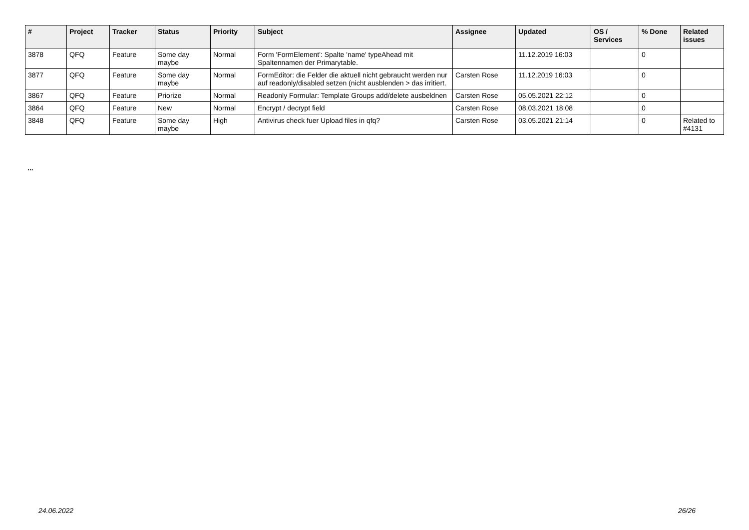| # | Project | Tracker | Status | Priority | Subject | Assignee | Updated | OS / Services | % Done | Related issues |
| --- | --- | --- | --- | --- | --- | --- | --- | --- | --- | --- |
| 3878 | QFQ | Feature | Some day maybe | Normal | Form 'FormElement': Spalte 'name' typeAhead mit Spaltennamen der Primarytable. | | 11.12.2019 16:03 | | 0 | |
| 3877 | QFQ | Feature | Some day maybe | Normal | FormEditor: die Felder die aktuell nicht gebraucht werden nur auf readonly/disabled setzen (nicht ausblenden > das irritiert. | Carsten Rose | 11.12.2019 16:03 | | 0 | |
| 3867 | QFQ | Feature | Priorize | Normal | Readonly Formular: Template Groups add/delete ausbeldnen | Carsten Rose | 05.05.2021 22:12 | | 0 | |
| 3864 | QFQ | Feature | New | Normal | Encrypt / decrypt field | Carsten Rose | 08.03.2021 18:08 | | 0 | |
| 3848 | QFQ | Feature | Some day maybe | High | Antivirus check fuer Upload files in qfq? | Carsten Rose | 03.05.2021 21:14 | | 0 | Related to #4131 |
...
24.06.2022 26/26